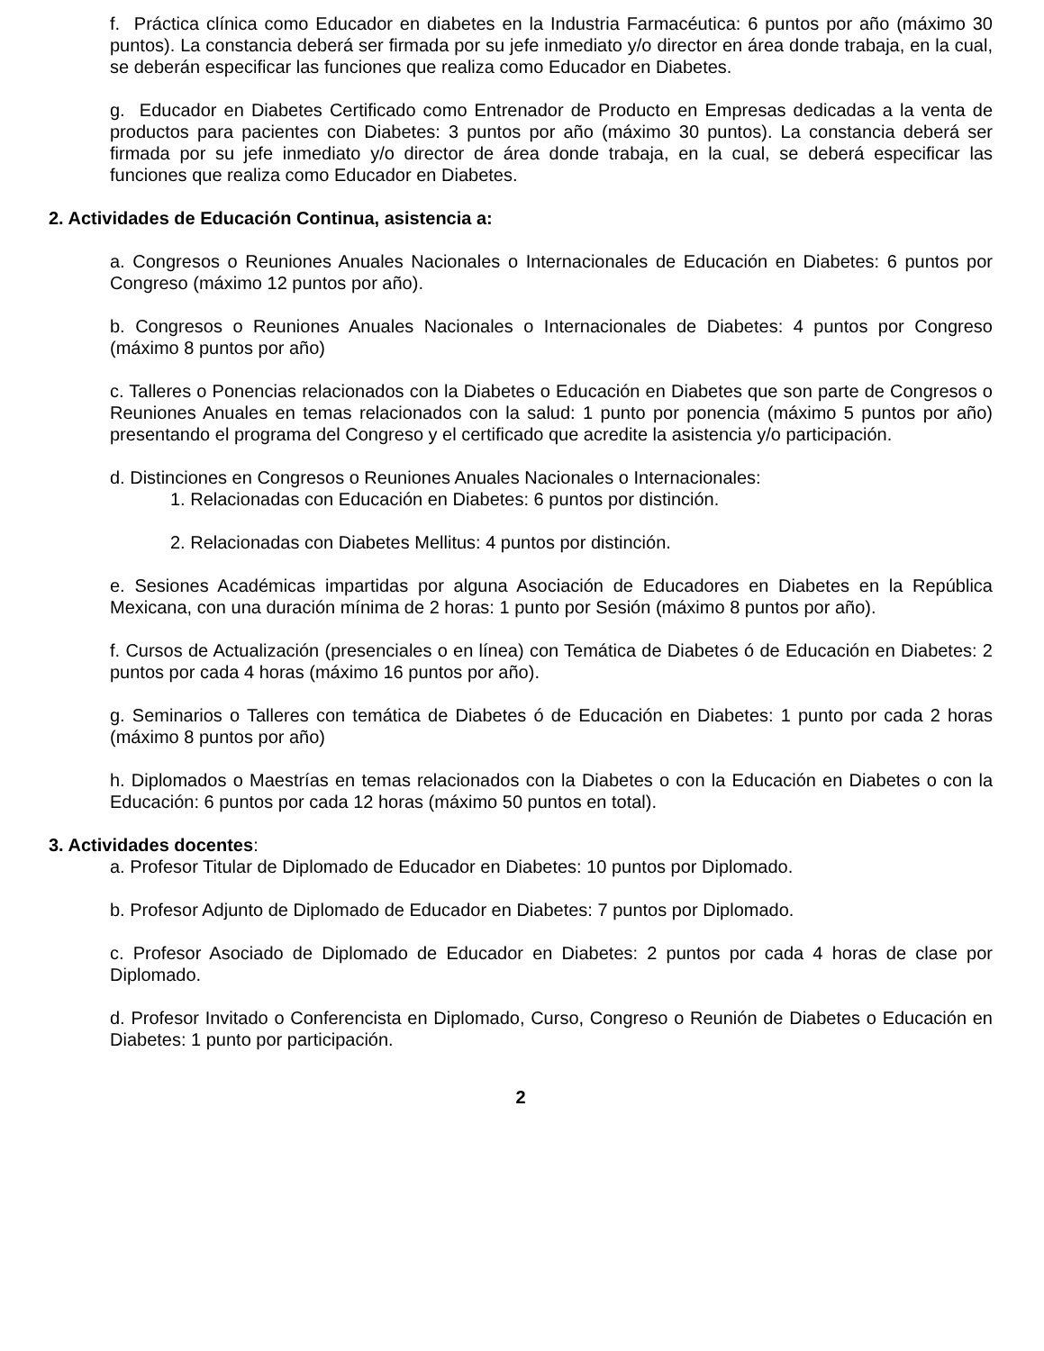f. Práctica clínica como Educador en diabetes en la Industria Farmacéutica: 6 puntos por año (máximo 30 puntos). La constancia deberá ser firmada por su jefe inmediato y/o director en área donde trabaja, en la cual, se deberán especificar las funciones que realiza como Educador en Diabetes.
g. Educador en Diabetes Certificado como Entrenador de Producto en Empresas dedicadas a la venta de productos para pacientes con Diabetes: 3 puntos por año (máximo 30 puntos). La constancia deberá ser firmada por su jefe inmediato y/o director de área donde trabaja, en la cual, se deberá especificar las funciones que realiza como Educador en Diabetes.
2. Actividades de Educación Continua, asistencia a:
a. Congresos o Reuniones Anuales Nacionales o Internacionales de Educación en Diabetes: 6 puntos por Congreso (máximo 12 puntos por año).
b. Congresos o Reuniones Anuales Nacionales o Internacionales de Diabetes: 4 puntos por Congreso (máximo 8 puntos por año)
c. Talleres o Ponencias relacionados con la Diabetes o Educación en Diabetes que son parte de Congresos o Reuniones Anuales en temas relacionados con la salud: 1 punto por ponencia (máximo 5 puntos por año) presentando el programa del Congreso y el certificado que acredite la asistencia y/o participación.
d. Distinciones en Congresos o Reuniones Anuales Nacionales o Internacionales:
1. Relacionadas con Educación en Diabetes: 6 puntos por distinción.
2. Relacionadas con Diabetes Mellitus: 4 puntos por distinción.
e. Sesiones Académicas impartidas por alguna Asociación de Educadores en Diabetes en la República Mexicana, con una duración mínima de 2 horas: 1 punto por Sesión (máximo 8 puntos por año).
f. Cursos de Actualización (presenciales o en línea) con Temática de Diabetes ó de Educación en Diabetes: 2 puntos por cada 4 horas (máximo 16 puntos por año).
g. Seminarios o Talleres con temática de Diabetes ó de Educación en Diabetes: 1 punto por cada 2 horas (máximo 8 puntos por año)
h. Diplomados o Maestrías en temas relacionados con la Diabetes o con la Educación en Diabetes o con la Educación: 6 puntos por cada 12 horas (máximo 50 puntos en total).
3. Actividades docentes:
a. Profesor Titular de Diplomado de Educador en Diabetes: 10 puntos por Diplomado.
b. Profesor Adjunto de Diplomado de Educador en Diabetes: 7 puntos por Diplomado.
c. Profesor Asociado de Diplomado de Educador en Diabetes: 2 puntos por cada 4 horas de clase por Diplomado.
d. Profesor Invitado o Conferencista en Diplomado, Curso, Congreso o Reunión de Diabetes o Educación en Diabetes: 1 punto por participación.
2